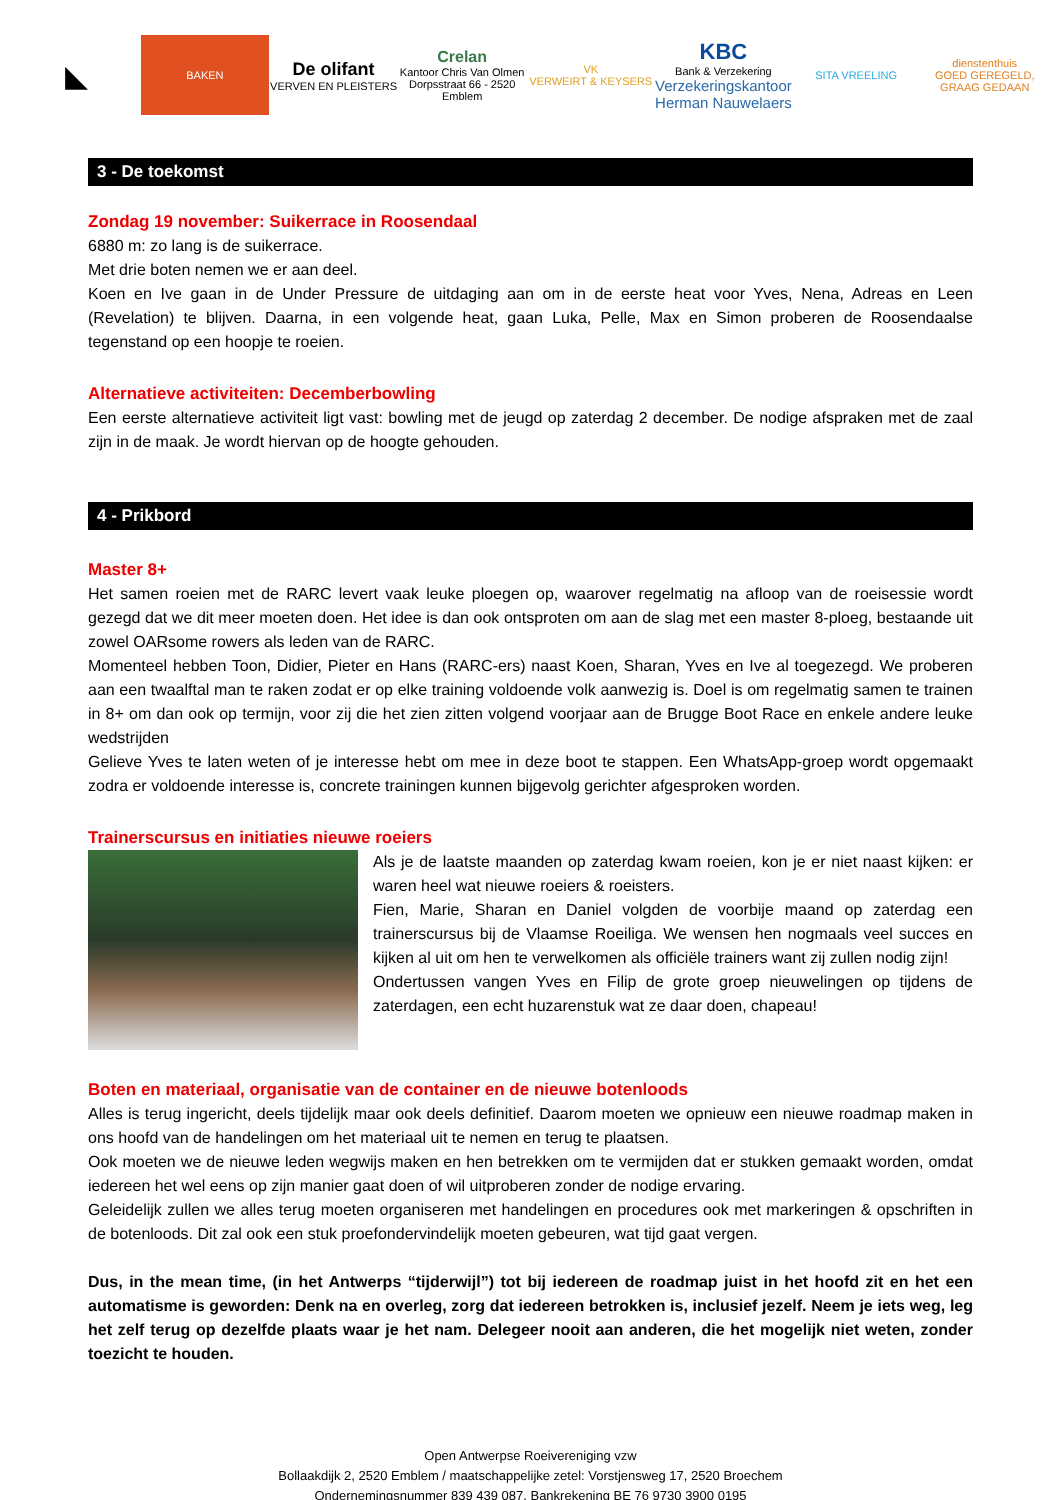◣
BAKEN
De olifant
VERVEN EN PLEISTERS
Crelan
Kantoor Chris Van Olmen
Dorpsstraat 66 - 2520 Emblem
VK
VERWEIRT & KEYSERS
KBC
Bank & Verzekering
Verzekeringskantoor
Herman Nauwelaers
SITA VREELING
dienstenthuis
GOED GEREGELD, GRAAG GEDAAN
3 - De toekomst
Zondag 19 november: Suikerrace in Roosendaal
6880 m: zo lang is de suikerrace.
Met drie boten nemen we er aan deel.
Koen en Ive gaan in de Under Pressure de uitdaging aan om in de eerste heat voor Yves, Nena, Adreas en Leen (Revelation) te blijven. Daarna, in een volgende heat, gaan Luka, Pelle, Max en Simon proberen de Roosendaalse tegenstand op een hoopje te roeien.
Alternatieve activiteiten: Decemberbowling
Een eerste alternatieve activiteit ligt vast: bowling met de jeugd op zaterdag 2 december. De nodige afspraken met de zaal zijn in de maak. Je wordt hiervan op de hoogte gehouden.
4 - Prikbord
Master 8+
Het samen roeien met de RARC levert vaak leuke ploegen op, waarover regelmatig na afloop van de roeisessie wordt gezegd dat we dit meer moeten doen. Het idee is dan ook ontsproten om aan de slag met een master 8-ploeg, bestaande uit zowel OARsome rowers als leden van de RARC.
Momenteel hebben Toon, Didier, Pieter en Hans (RARC-ers) naast Koen, Sharan, Yves en Ive al toegezegd. We proberen aan een twaalftal man te raken zodat er op elke training voldoende volk aanwezig is. Doel is om regelmatig samen te trainen in 8+ om dan ook op termijn, voor zij die het zien zitten volgend voorjaar aan de Brugge Boot Race en enkele andere leuke wedstrijden
Gelieve Yves te laten weten of je interesse hebt om mee in deze boot te stappen. Een WhatsApp-groep wordt opgemaakt zodra er voldoende interesse is, concrete trainingen kunnen bijgevolg gerichter afgesproken worden.
Trainerscursus en initiaties nieuwe roeiers
Als je de laatste maanden op zaterdag kwam roeien, kon je er niet naast kijken: er waren heel wat nieuwe roeiers & roeisters.
Fien, Marie, Sharan en Daniel volgden de voorbije maand op zaterdag een trainerscursus bij de Vlaamse Roeiliga. We wensen hen nogmaals veel succes en kijken al uit om hen te verwelkomen als officiële trainers want zij zullen nodig zijn!
Ondertussen vangen Yves en Filip de grote groep nieuwelingen op tijdens de zaterdagen, een echt huzarenstuk wat ze daar doen, chapeau!
Boten en materiaal, organisatie van de container en de nieuwe botenloods
Alles is terug ingericht, deels tijdelijk maar ook deels definitief. Daarom moeten we opnieuw een nieuwe roadmap maken in ons hoofd van de handelingen om het materiaal uit te nemen en terug te plaatsen.
Ook moeten we de nieuwe leden wegwijs maken en hen betrekken om te vermijden dat er stukken gemaakt worden, omdat iedereen het wel eens op zijn manier gaat doen of wil uitproberen zonder de nodige ervaring.
Geleidelijk zullen we alles terug moeten organiseren met handelingen en procedures ook met markeringen & opschriften in de botenloods. Dit zal ook een stuk proefondervindelijk moeten gebeuren, wat tijd gaat vergen.
Dus, in the mean time, (in het Antwerps “tijderwijl”) tot bij iedereen de roadmap juist in het hoofd zit en het een automatisme is geworden: Denk na en overleg, zorg dat iedereen betrokken is, inclusief jezelf. Neem je iets weg, leg het zelf terug op dezelfde plaats waar je het nam. Delegeer nooit aan anderen, die het mogelijk niet weten, zonder toezicht te houden.
Open Antwerpse Roeivereniging vzw
Bollaakdijk 2, 2520 Emblem / maatschappelijke zetel: Vorstjensweg 17, 2520 Broechem
Ondernemingsnummer 839 439 087, Bankrekening BE 76 9730 3900 0195